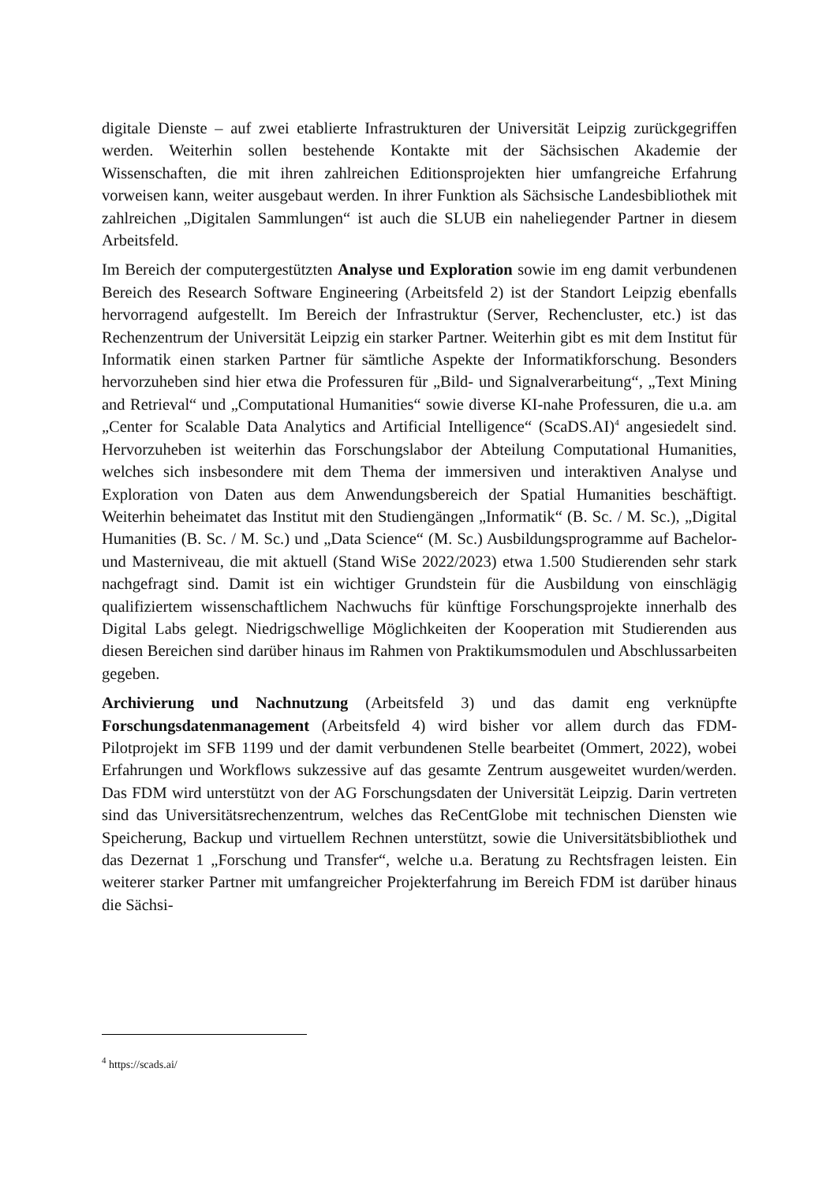digitale Dienste – auf zwei etablierte Infrastrukturen der Universität Leipzig zurückgegriffen werden. Weiterhin sollen bestehende Kontakte mit der Sächsischen Akademie der Wissenschaften, die mit ihren zahlreichen Editionsprojekten hier umfangreiche Erfahrung vorweisen kann, weiter ausgebaut werden. In ihrer Funktion als Sächsische Landesbibliothek mit zahlreichen „Digitalen Sammlungen“ ist auch die SLUB ein naheliegender Partner in diesem Arbeitsfeld.
Im Bereich der computergestützten Analyse und Exploration sowie im eng damit verbundenen Bereich des Research Software Engineering (Arbeitsfeld 2) ist der Standort Leipzig ebenfalls hervorragend aufgestellt. Im Bereich der Infrastruktur (Server, Rechencluster, etc.) ist das Rechenzentrum der Universität Leipzig ein starker Partner. Weiterhin gibt es mit dem Institut für Informatik einen starken Partner für sämtliche Aspekte der Informatikforschung. Besonders hervorzuheben sind hier etwa die Professuren für „Bild- und Signalverarbeitung“, „Text Mining and Retrieval“ und „Computational Humanities“ sowie diverse KI-nahe Professuren, die u.a. am „Center for Scalable Data Analytics and Artificial Intelligence“ (ScaDS.AI)<sup>4</sup> angesiedelt sind. Hervorzuheben ist weiterhin das Forschungslabor der Abteilung Computational Humanities, welches sich insbesondere mit dem Thema der immersiven und interaktiven Analyse und Exploration von Daten aus dem Anwendungsbereich der Spatial Humanities beschäftigt. Weiterhin beheimatet das Institut mit den Studiengängen „Informatik“ (B. Sc. / M. Sc.), „Digital Humanities (B. Sc. / M. Sc.) und „Data Science“ (M. Sc.) Ausbildungsprogramme auf Bachelor- und Masterniveau, die mit aktuell (Stand WiSe 2022/2023) etwa 1.500 Studierenden sehr stark nachgefragt sind. Damit ist ein wichtiger Grundstein für die Ausbildung von einschlägig qualifiziertem wissenschaftlichem Nachwuchs für künftige Forschungsprojekte innerhalb des Digital Labs gelegt. Niedrigschwellige Möglichkeiten der Kooperation mit Studierenden aus diesen Bereichen sind darüber hinaus im Rahmen von Praktikumsmodulen und Abschlussarbeiten gegeben.
Archivierung und Nachnutzung (Arbeitsfeld 3) und das damit eng verknüpfte Forschungsdatenmanagement (Arbeitsfeld 4) wird bisher vor allem durch das FDM-Pilotprojekt im SFB 1199 und der damit verbundenen Stelle bearbeitet (Ommert, 2022), wobei Erfahrungen und Workflows sukzessive auf das gesamte Zentrum ausgeweitet wurden/werden. Das FDM wird unterstützt von der AG Forschungsdaten der Universität Leipzig. Darin vertreten sind das Universitätsrechenzentrum, welches das ReCentGlobe mit technischen Diensten wie Speicherung, Backup und virtuellem Rechnen unterstützt, sowie die Universitätsbibliothek und das Dezernat 1 „Forschung und Transfer“, welche u.a. Beratung zu Rechtsfragen leisten. Ein weiterer starker Partner mit umfangreicher Projekterfahrung im Bereich FDM ist darüber hinaus die Sächsi-
<sup>4</sup> https://scads.ai/